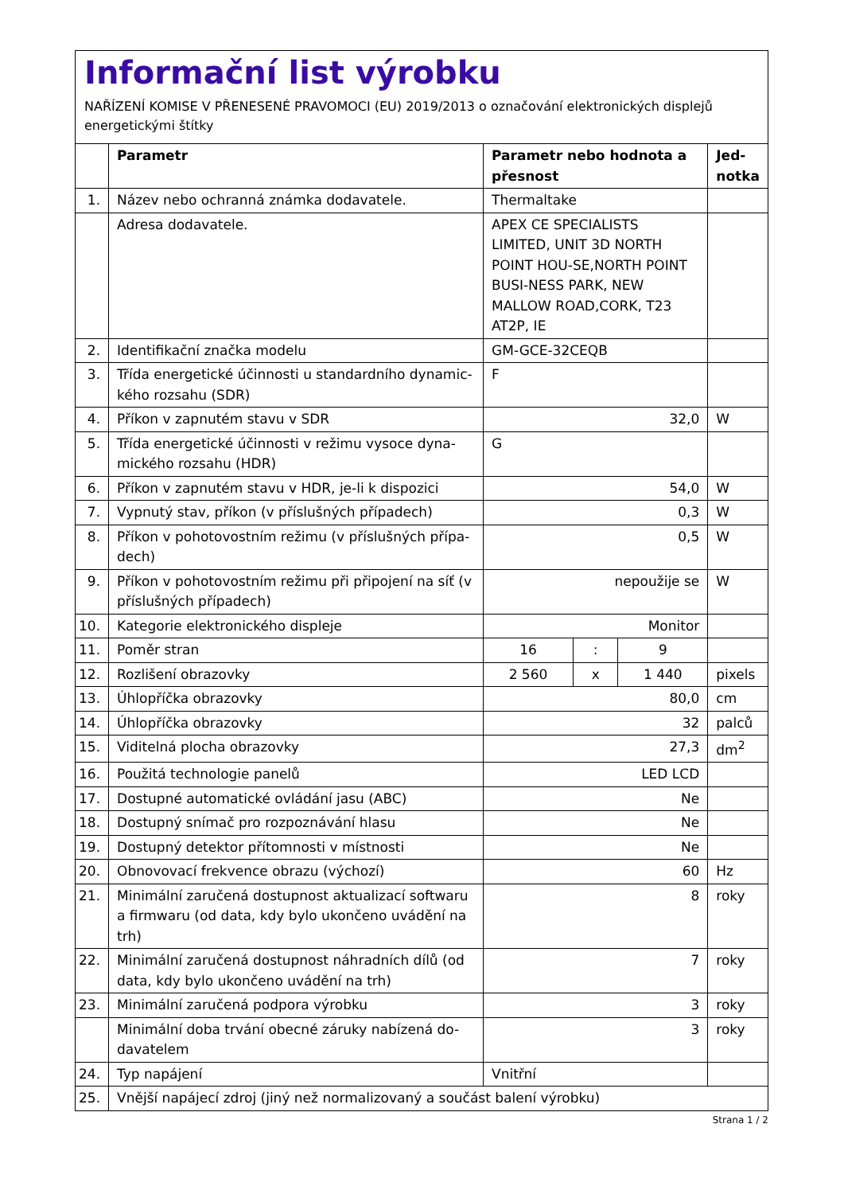Informační list výrobku
NAŘÍZENÍ KOMISE V PŘENESENÉ PRAVOMOCI (EU) 2019/2013 o označování elektronických displejů energetickými štítky
| | Parametr | Parametr nebo hodnota a přesnost | | | Jed- notka |
| --- | --- | --- | --- | --- | --- |
| 1. | Název nebo ochranná známka dodavatele. | Thermaltake | | | |
| | Adresa dodavatele. | APEX CE SPECIALISTS LIMITED, UNIT 3D NORTH POINT HOU-SE,NORTH POINT BUSI-NESS PARK, NEW MALLOW ROAD,CORK, T23 AT2P, IE | | | |
| 2. | Identifikační značka modelu | GM-GCE-32CEQB | | | |
| 3. | Třída energetické účinnosti u standardního dynamic-kého rozsahu (SDR) | F | | | |
| 4. | Příkon v zapnutém stavu v SDR | 32,0 | | | W |
| 5. | Třída energetické účinnosti v režimu vysoce dyna-mického rozsahu (HDR) | G | | | |
| 6. | Příkon v zapnutém stavu v HDR, je-li k dispozici | 54,0 | | | W |
| 7. | Vypnutý stav, příkon (v příslušných případech) | 0,3 | | | W |
| 8. | Příkon v pohotovostním režimu (v příslušných přípa-dech) | 0,5 | | | W |
| 9. | Příkon v pohotovostním režimu při připojení na síť (v příslušných případech) | nepoužije se | | | W |
| 10. | Kategorie elektronického displeje | Monitor | | | |
| 11. | Poměr stran | 16 | : | 9 | |
| 12. | Rozlišení obrazovky | 2 560 | x | 1 440 | pixels |
| 13. | Úhlopříčka obrazovky | 80,0 | | | cm |
| 14. | Úhlopříčka obrazovky | 32 | | | palců |
| 15. | Viditelná plocha obrazovky | 27,3 | | | dm<sup>2</sup> |
| 16. | Použitá technologie panelů | LED LCD | | | |
| 17. | Dostupné automatické ovládání jasu (ABC) | Ne | | | |
| 18. | Dostupný snímač pro rozpoznávání hlasu | Ne | | | |
| 19. | Dostupný detektor přítomnosti v místnosti | Ne | | | |
| 20. | Obnovovací frekvence obrazu (výchozí) | 60 | | | Hz |
| 21. | Minimální zaručená dostupnost aktualizací softwaru a firmwaru (od data, kdy bylo ukončeno uvádění na trh) | 8 | | | roky |
| 22. | Minimální zaručená dostupnost náhradních dílů (od data, kdy bylo ukončeno uvádění na trh) | 7 | | | roky |
| 23. | Minimální zaručená podpora výrobku | 3 | | | roky |
| | Minimální doba trvání obecné záruky nabízená do-davatelem | 3 | | | roky |
| 24. | Typ napájení | Vnitřní | | | |
| 25. | Vnější napájecí zdroj (jiný než normalizovaný a součást balení výrobku) | | | | |
Strana 1 / 2